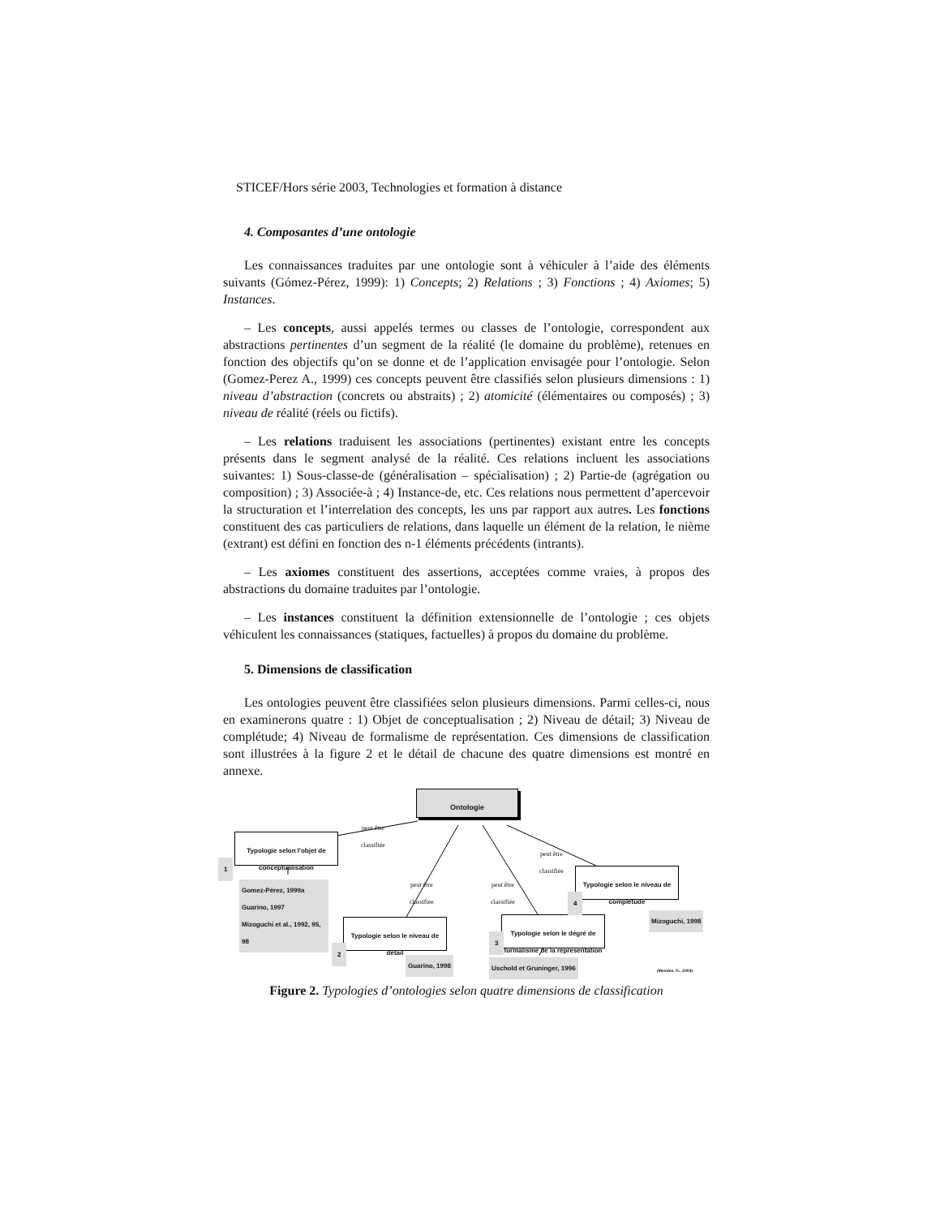STICEF/Hors série 2003, Technologies et formation à distance
4. Composantes d’une ontologie
Les connaissances traduites par une ontologie sont à véhiculer à l’aide des éléments suivants (Gómez-Pérez, 1999): 1) Concepts; 2) Relations ; 3) Fonctions ; 4) Axiomes; 5) Instances.
– Les concepts, aussi appelés termes ou classes de l’ontologie, correspondent aux abstractions pertinentes d’un segment de la réalité (le domaine du problème), retenues en fonction des objectifs qu’on se donne et de l’application envisagée pour l’ontologie. Selon (Gomez-Perez A., 1999) ces concepts peuvent être classifiés selon plusieurs dimensions : 1) niveau d’abstraction (concrets ou abstraits) ; 2) atomicité (élémentaires ou composés) ; 3) niveau de réalité (réels ou fictifs).
– Les relations traduisent les associations (pertinentes) existant entre les concepts présents dans le segment analysé de la réalité. Ces relations incluent les associations suivantes: 1) Sous-classe-de (généralisation – spécialisation) ; 2) Partie-de (agrégation ou composition) ; 3) Associée-à ; 4) Instance-de, etc. Ces relations nous permettent d’apercevoir la structuration et l’interrelation des concepts, les uns par rapport aux autres. Les fonctions constituent des cas particuliers de relations, dans laquelle un élément de la relation, le nième (extrant) est défini en fonction des n-1 éléments précédents (intrants).
– Les axiomes constituent des assertions, acceptées comme vraies, à propos des abstractions du domaine traduites par l’ontologie.
– Les instances constituent la définition extensionnelle de l’ontologie ; ces objets véhiculent les connaissances (statiques, factuelles) à propos du domaine du problème.
5. Dimensions de classification
Les ontologies peuvent être classifiées selon plusieurs dimensions. Parmi celles-ci, nous en examinerons quatre : 1) Objet de conceptualisation ; 2) Niveau de détail; 3) Niveau de complétude; 4) Niveau de formalisme de représentation. Ces dimensions de classification sont illustrées à la figure 2 et le détail de chacune des quatre dimensions est montré en annexe.
Ontologie
Typologie selon l'objet de conceptualisation
1
Gomez-Pérez, 1999a
Guarino, 1997
Mizoguchi et al., 1992, 95, 98
Typologie selon le niveau de détail
2
Guarino, 1998
Typologie selon le dégré de formalisme de la répresentation
3
Uschold et Gruninger, 1996
Typologie selon le niveau de complétude
4
Mizoguchi, 1998
peut être
classifiée
peut être
classifiée
peut être
classifiée
peut être
classifiée
(Mendes, O., 2003)
Figure 2. Typologies d’ontologies selon quatre dimensions de classification